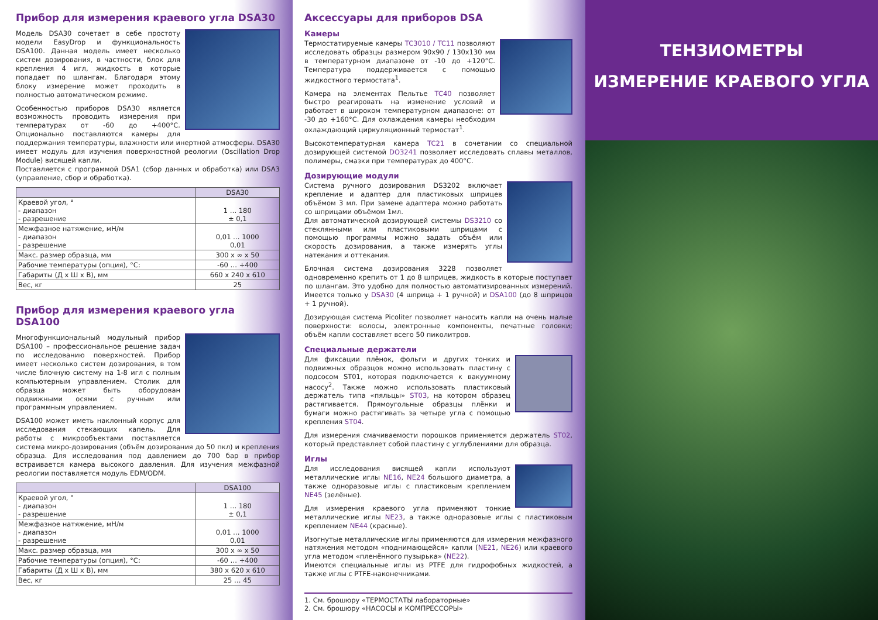Прибор для измерения краевого угла DSA30
Модель DSA30 сочетает в себе простоту модели EasyDrop и функциональность DSA100. Данная модель имеет несколько систем дозирования, в частности, блок для крепления 4 игл, жидкость в которые попадает по шлангам. Благодаря этому блоку измерение может проходить в полностью автоматическом режиме.
Особенностью приборов DSA30 является возможность проводить измерения при температурах от -60 до +400°C. Опционально поставляются камеры для поддержания температуры, влажности или инертной атмосферы. DSA30 имеет модуль для изучения поверхностной реологии (Oscillation Drop Module) висящей капли.
Поставляется с программой DSA1 (сбор данных и обработка) или DSA3 (управление, сбор и обработка).
| | DSA30 |
| --- | --- |
| Краевой угол, ° - диапазон - разрешение | 1 … 180 ± 0,1 |
| Межфазное натяжение, мН/м - диапазон - разрешение | 0,01 … 1000 0,01 |
| Макс. размер образца, мм | 300 x ∞ x 50 |
| Рабочие температуры (опция), °С: | -60 … +400 |
| Габариты (Д x Ш x В), мм | 660 x 240 x 610 |
| Вес, кг | 25 |
Прибор для измерения краевого угла DSA100
Многофункциональный модульный прибор DSA100 – профессиональное решение задач по исследованию поверхностей. Прибор имеет несколько систем дозирования, в том числе блочную систему на 1-8 игл с полным компьютерным управлением. Столик для образца может быть оборудован подвижными осями с ручным или программным управлением.
DSA100 может иметь наклонный корпус для исследования стекающих капель. Для работы с микрообъектами поставляется система микро-дозирования (объём дозирования до 50 пкл) и крепления образца. Для исследования под давлением до 700 бар в прибор встраивается камера высокого давления. Для изучения межфазной реологии поставляется модуль EDM/ODM.
| | DSA100 |
| --- | --- |
| Краевой угол, ° - диапазон - разрешение | 1 … 180 ± 0,1 |
| Межфазное натяжение, мН/м - диапазон - разрешение | 0,01 … 1000 0,01 |
| Макс. размер образца, мм | 300 x ∞ x 50 |
| Рабочие температуры (опция), °С: | -60 … +400 |
| Габариты (Д x Ш x В), мм | 380 x 620 x 610 |
| Вес, кг | 25 … 45 |
Аксессуары для приборов DSA
Камеры
Термостатируемые камеры TC3010 / TC11 позволяют исследовать образцы размером 90x90 / 130x130 мм в температурном диапазоне от -10 до +120°С. Температура поддерживается с помощью жидкостного термостата<sup>1</sup>.
Камера на элементах Пельтье TC40 позволяет быстро реагировать на изменение условий и работает в широком температурном диапазоне: от -30 до +160°С. Для охлаждения камеры необходим охлаждающий циркуляционный термостат<sup>1</sup>.
Высокотемпературная камера TC21 в сочетании со специальной дозирующей системой DO3241 позволяет исследовать сплавы металлов, полимеры, смазки при температурах до 400°С.
Дозирующие модули
Система ручного дозирования DS3202 включает крепление и адаптер для пластиковых шприцев объёмом 3 мл. При замене адаптера можно работать со шприцами объёмом 1мл.
Для автоматической дозирующей системы DS3210 со стеклянными или пластиковыми шприцами с помощью программы можно задать объём или скорость дозирования, а также измерять углы натекания и оттекания.
Блочная система дозирования 3228 позволяет одновременно крепить от 1 до 8 шприцев, жидкость в которые поступает по шлангам. Это удобно для полностью автоматизированных измерений. Имеется только у DSA30 (4 шприца + 1 ручной) и DSA100 (до 8 шприцов + 1 ручной).
Дозирующая система Picoliter позволяет наносить капли на очень малые поверхности: волосы, электронные компоненты, печатные головки; объём капли составляет всего 50 пиколитров.
Специальные держатели
Для фиксации плёнок, фольги и других тонких и подвижных образцов можно использовать пластину с подсосом ST01, которая подключается к вакуумному насосу<sup>2</sup>. Также можно использовать пластиковый держатель типа «пяльцы» ST03, на котором образец растягивается. Прямоугольные образцы плёнки и бумаги можно растягивать за четыре угла с помощью крепления ST04.
Для измерения смачиваемости порошков применяется держатель ST02, который представляет собой пластину с углублениями для образца.
Иглы
Для исследования висящей капли используют металлические иглы NE16, NE24 большого диаметра, а также одноразовые иглы с пластиковым креплением NE45 (зелёные).
Для измерения краевого угла применяют тонкие металлические иглы NE23, а также одноразовые иглы с пластиковым креплением NE44 (красные).
Изогнутые металлические иглы применяются для измерения межфазного натяжения методом «поднимающейся» капли (NE21, NE26) или краевого угла методом «пленённого пузырька» (NE22).
Имеются специальные иглы из PTFE для гидрофобных жидкостей, а также иглы с PTFE-наконечниками.
1. См. брошюру «ТЕРМОСТАТЫ лабораторные»
2. См. брошюру «НАСОСЫ и КОМПРЕССОРЫ»
ТЕНЗИОМЕТРЫ
ИЗМЕРЕНИЕ КРАЕВОГО УГЛА